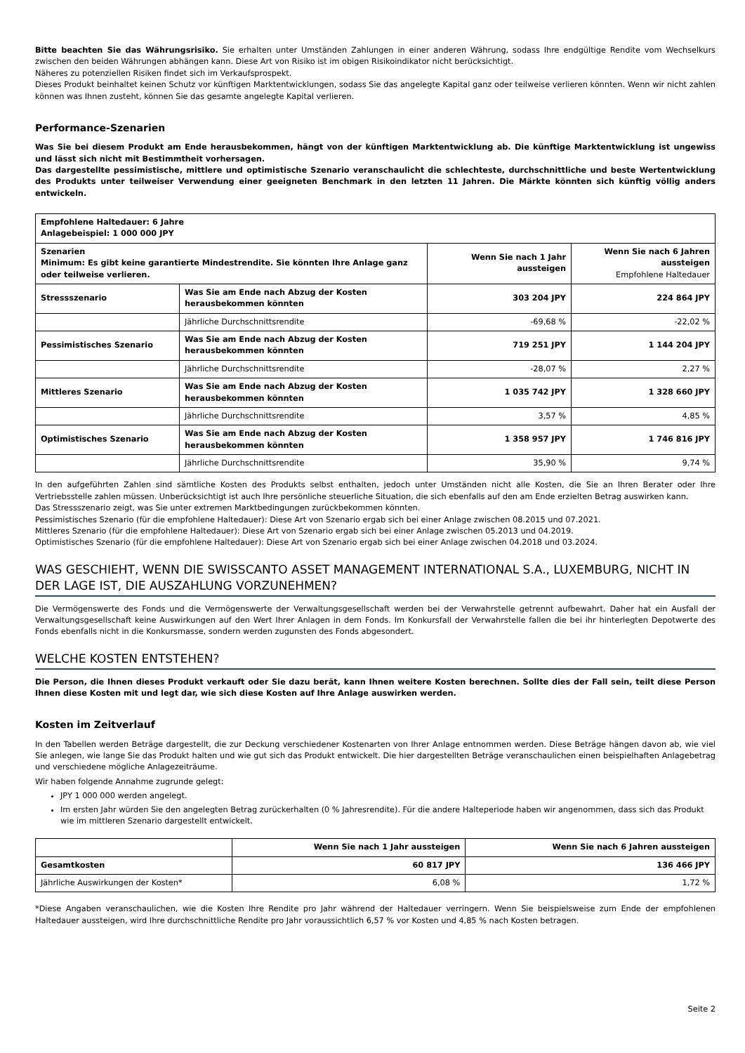Bitte beachten Sie das Währungsrisiko. Sie erhalten unter Umständen Zahlungen in einer anderen Währung, sodass Ihre endgültige Rendite vom Wechselkurs zwischen den beiden Währungen abhängen kann. Diese Art von Risiko ist im obigen Risikoindikator nicht berücksichtigt.
Näheres zu potenziellen Risiken findet sich im Verkaufsprospekt.
Dieses Produkt beinhaltet keinen Schutz vor künftigen Marktentwicklungen, sodass Sie das angelegte Kapital ganz oder teilweise verlieren könnten. Wenn wir nicht zahlen können was Ihnen zusteht, können Sie das gesamte angelegte Kapital verlieren.
Performance-Szenarien
Was Sie bei diesem Produkt am Ende herausbekommen, hängt von der künftigen Marktentwicklung ab. Die künftige Marktentwicklung ist ungewiss und lässt sich nicht mit Bestimmtheit vorhersagen.
Das dargestellte pessimistische, mittlere und optimistische Szenario veranschaulicht die schlechteste, durchschnittliche und beste Wertentwicklung des Produkts unter teilweiser Verwendung einer geeigneten Benchmark in den letzten 11 Jahren. Die Märkte könnten sich künftig völlig anders entwickeln.
| Empfohlene Haltedauer: 6 Jahre Anlagebeispiel: 1 000 000 JPY | | | |
| --- | --- | --- | --- |
| Szenarien Minimum: Es gibt keine garantierte Mindestrendite. Sie könnten Ihre Anlage ganz oder teilweise verlieren. | | Wenn Sie nach 1 Jahr aussteigen | Wenn Sie nach 6 Jahren aussteigen Empfohlene Haltedauer |
| Stressszenario | Was Sie am Ende nach Abzug der Kosten herausbekommen könnten | 303 204 JPY | 224 864 JPY |
| | Jährliche Durchschnittsrendite | -69,68 % | -22,02 % |
| Pessimistisches Szenario | Was Sie am Ende nach Abzug der Kosten herausbekommen könnten | 719 251 JPY | 1 144 204 JPY |
| | Jährliche Durchschnittsrendite | -28,07 % | 2,27 % |
| Mittleres Szenario | Was Sie am Ende nach Abzug der Kosten herausbekommen könnten | 1 035 742 JPY | 1 328 660 JPY |
| | Jährliche Durchschnittsrendite | 3,57 % | 4,85 % |
| Optimistisches Szenario | Was Sie am Ende nach Abzug der Kosten herausbekommen könnten | 1 358 957 JPY | 1 746 816 JPY |
| | Jährliche Durchschnittsrendite | 35,90 % | 9,74 % |
In den aufgeführten Zahlen sind sämtliche Kosten des Produkts selbst enthalten, jedoch unter Umständen nicht alle Kosten, die Sie an Ihren Berater oder Ihre Vertriebsstelle zahlen müssen. Unberücksichtigt ist auch Ihre persönliche steuerliche Situation, die sich ebenfalls auf den am Ende erzielten Betrag auswirken kann.
Das Stressszenario zeigt, was Sie unter extremen Marktbedingungen zurückbekommen könnten.
Pessimistisches Szenario (für die empfohlene Haltedauer): Diese Art von Szenario ergab sich bei einer Anlage zwischen 08.2015 und 07.2021.
Mittleres Szenario (für die empfohlene Haltedauer): Diese Art von Szenario ergab sich bei einer Anlage zwischen 05.2013 und 04.2019.
Optimistisches Szenario (für die empfohlene Haltedauer): Diese Art von Szenario ergab sich bei einer Anlage zwischen 04.2018 und 03.2024.
WAS GESCHIEHT, WENN DIE SWISSCANTO ASSET MANAGEMENT INTERNATIONAL S.A., LUXEMBURG, NICHT IN DER LAGE IST, DIE AUSZAHLUNG VORZUNEHMEN?
Die Vermögenswerte des Fonds und die Vermögenswerte der Verwaltungsgesellschaft werden bei der Verwahrstelle getrennt aufbewahrt. Daher hat ein Ausfall der Verwaltungsgesellschaft keine Auswirkungen auf den Wert Ihrer Anlagen in dem Fonds. Im Konkursfall der Verwahrstelle fallen die bei ihr hinterlegten Depotwerte des Fonds ebenfalls nicht in die Konkursmasse, sondern werden zugunsten des Fonds abgesondert.
WELCHE KOSTEN ENTSTEHEN?
Die Person, die Ihnen dieses Produkt verkauft oder Sie dazu berät, kann Ihnen weitere Kosten berechnen. Sollte dies der Fall sein, teilt diese Person Ihnen diese Kosten mit und legt dar, wie sich diese Kosten auf Ihre Anlage auswirken werden.
Kosten im Zeitverlauf
In den Tabellen werden Beträge dargestellt, die zur Deckung verschiedener Kostenarten von Ihrer Anlage entnommen werden. Diese Beträge hängen davon ab, wie viel Sie anlegen, wie lange Sie das Produkt halten und wie gut sich das Produkt entwickelt. Die hier dargestellten Beträge veranschaulichen einen beispielhaften Anlagebetrag und verschiedene mögliche Anlagezeiträume.
Wir haben folgende Annahme zugrunde gelegt:
JPY 1 000 000 werden angelegt.
Im ersten Jahr würden Sie den angelegten Betrag zurückerhalten (0 % Jahresrendite). Für die andere Halteperiode haben wir angenommen, dass sich das Produkt wie im mittleren Szenario dargestellt entwickelt.
| | Wenn Sie nach 1 Jahr aussteigen | Wenn Sie nach 6 Jahren aussteigen |
| --- | --- | --- |
| Gesamtkosten | 60 817 JPY | 136 466 JPY |
| Jährliche Auswirkungen der Kosten* | 6,08 % | 1,72 % |
*Diese Angaben veranschaulichen, wie die Kosten Ihre Rendite pro Jahr während der Haltedauer verringern. Wenn Sie beispielsweise zum Ende der empfohlenen Haltedauer aussteigen, wird Ihre durchschnittliche Rendite pro Jahr voraussichtlich 6,57 % vor Kosten und 4,85 % nach Kosten betragen.
Seite 2